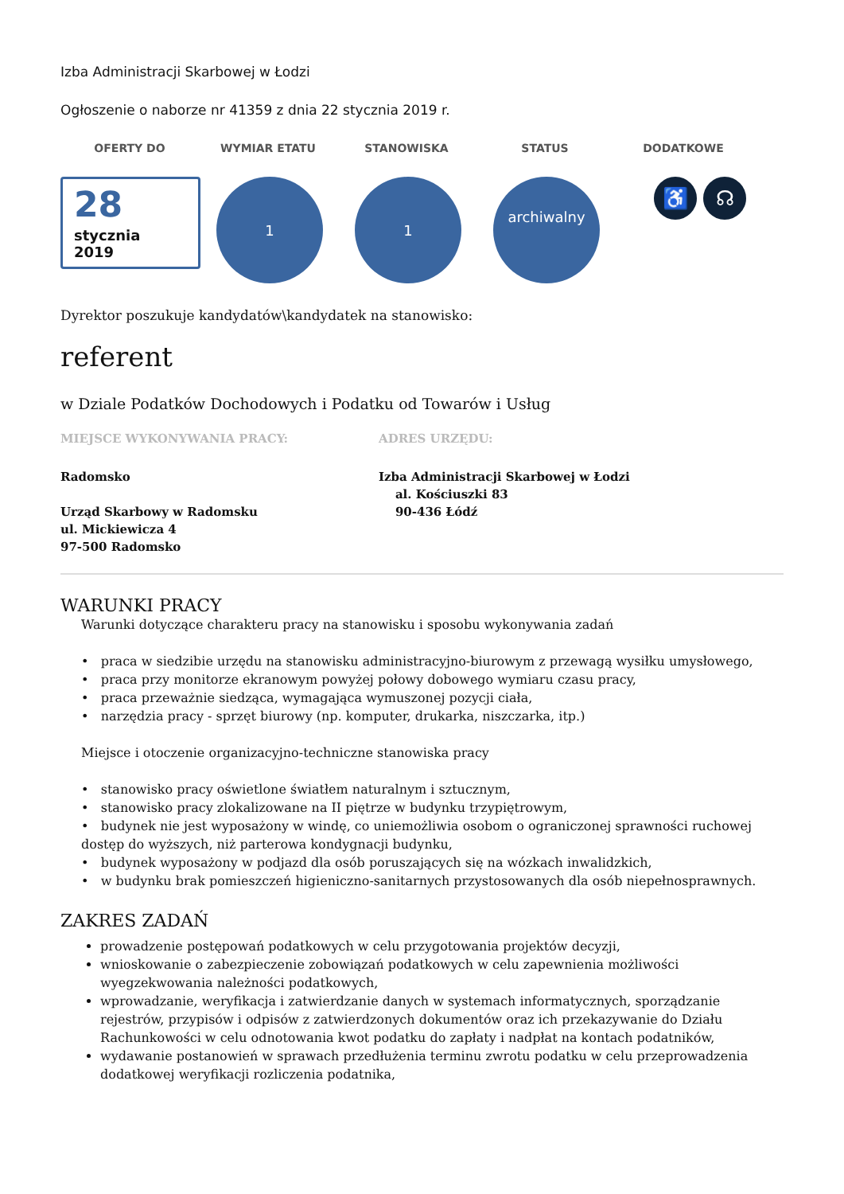Izba Administracji Skarbowej w Łodzi
Ogłoszenie o naborze nr 41359 z dnia 22 stycznia 2019 r.
OFERTY DO WYMIAR ETATU STANOWISKA STATUS DODATKOWE
28
stycznia
2019
1 1
archiwalny
♿ ☊
Dyrektor poszukuje kandydatów\kandydatek na stanowisko:
referent
w Dziale Podatków Dochodowych i Podatku od Towarów i Usług
MIEJSCE WYKONYWANIA PRACY:
Radomsko
Urząd Skarbowy w Radomsku
ul. Mickiewicza 4
97-500 Radomsko
ADRES URZĘDU:
Izba Administracji Skarbowej w Łodzi
al. Kościuszki 83
90-436 Łódź
WARUNKI PRACY
Warunki dotyczące charakteru pracy na stanowisku i sposobu wykonywania zadań
• praca w siedzibie urzędu na stanowisku administracyjno-biurowym z przewagą wysiłku umysłowego,
• praca przy monitorze ekranowym powyżej połowy dobowego wymiaru czasu pracy,
• praca przeważnie siedząca, wymagająca wymuszonej pozycji ciała,
• narzędzia pracy - sprzęt biurowy (np. komputer, drukarka, niszczarka, itp.)
Miejsce i otoczenie organizacyjno-techniczne stanowiska pracy
• stanowisko pracy oświetlone światłem naturalnym i sztucznym,
• stanowisko pracy zlokalizowane na II piętrze w budynku trzypiętrowym,
• budynek nie jest wyposażony w windę, co uniemożliwia osobom o ograniczonej sprawności ruchowej dostęp do wyższych, niż parterowa kondygnacji budynku,
• budynek wyposażony w podjazd dla osób poruszających się na wózkach inwalidzkich,
• w budynku brak pomieszczeń higieniczno-sanitarnych przystosowanych dla osób niepełnosprawnych.
ZAKRES ZADAŃ
prowadzenie postępowań podatkowych w celu przygotowania projektów decyzji,
wnioskowanie o zabezpieczenie zobowiązań podatkowych w celu zapewnienia możliwości wyegzekwowania należności podatkowych,
wprowadzanie, weryfikacja i zatwierdzanie danych w systemach informatycznych, sporządzanie rejestrów, przypisów i odpisów z zatwierdzonych dokumentów oraz ich przekazywanie do Działu Rachunkowości w celu odnotowania kwot podatku do zapłaty i nadpłat na kontach podatników,
wydawanie postanowień w sprawach przedłużenia terminu zwrotu podatku w celu przeprowadzenia dodatkowej weryfikacji rozliczenia podatnika,